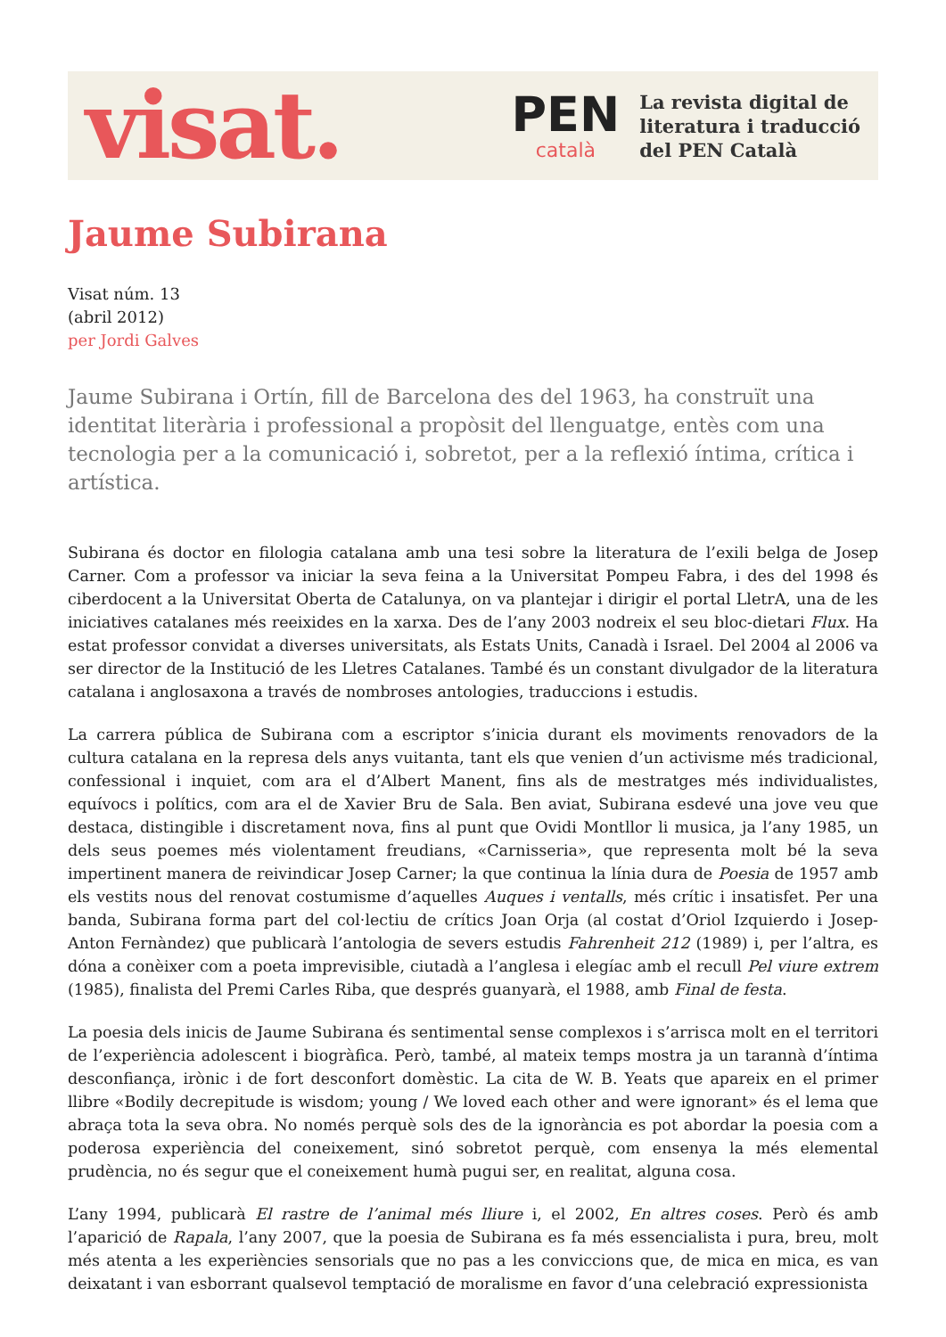visat.
PEN
català
La revista digital de
literatura i traducció
del PEN Català
Jaume Subirana
Visat núm. 13
(abril 2012)
per Jordi Galves
Jaume Subirana i Ortín, fill de Barcelona des del 1963, ha construït una identitat literària i professional a propòsit del llenguatge, entès com una tecnologia per a la comunicació i, sobretot, per a la reflexió íntima, crítica i artística.
Subirana és doctor en filologia catalana amb una tesi sobre la literatura de l’exili belga de Josep Carner. Com a professor va iniciar la seva feina a la Universitat Pompeu Fabra, i des del 1998 és ciberdocent a la Universitat Oberta de Catalunya, on va plantejar i dirigir el portal LletrA, una de les iniciatives catalanes més reeixides en la xarxa. Des de l’any 2003 nodreix el seu bloc-dietari Flux. Ha estat professor convidat a diverses universitats, als Estats Units, Canadà i Israel. Del 2004 al 2006 va ser director de la Institució de les Lletres Catalanes. També és un constant divulgador de la literatura catalana i anglosaxona a través de nombroses antologies, traduccions i estudis.
La carrera pública de Subirana com a escriptor s’inicia durant els moviments renovadors de la cultura catalana en la represa dels anys vuitanta, tant els que venien d’un activisme més tradicional, confessional i inquiet, com ara el d’Albert Manent, fins als de mestratges més individualistes, equívocs i polítics, com ara el de Xavier Bru de Sala. Ben aviat, Subirana esdevé una jove veu que destaca, distingible i discretament nova, fins al punt que Ovidi Montllor li musica, ja l’any 1985, un dels seus poemes més violentament freudians, «Carnisseria», que representa molt bé la seva impertinent manera de reivindicar Josep Carner; la que continua la línia dura de Poesia de 1957 amb els vestits nous del renovat costumisme d’aquelles Auques i ventalls, més crític i insatisfet. Per una banda, Subirana forma part del col·lectiu de crítics Joan Orja (al costat d’Oriol Izquierdo i Josep-Anton Fernàndez) que publicarà l’antologia de severs estudis Fahrenheit 212 (1989) i, per l’altra, es dóna a conèixer com a poeta imprevisible, ciutadà a l’anglesa i elegíac amb el recull Pel viure extrem (1985), finalista del Premi Carles Riba, que després guanyarà, el 1988, amb Final de festa.
La poesia dels inicis de Jaume Subirana és sentimental sense complexos i s’arrisca molt en el territori de l’experiència adolescent i biogràfica. Però, també, al mateix temps mostra ja un tarannà d’íntima desconfiança, irònic i de fort desconfort domèstic. La cita de W. B. Yeats que apareix en el primer llibre «Bodily decrepitude is wisdom; young / We loved each other and were ignorant» és el lema que abraça tota la seva obra. No només perquè sols des de la ignorància es pot abordar la poesia com a poderosa experiència del coneixement, sinó sobretot perquè, com ensenya la més elemental prudència, no és segur que el coneixement humà pugui ser, en realitat, alguna cosa.
L’any 1994, publicarà El rastre de l’animal més lliure i, el 2002, En altres coses. Però és amb l’aparició de Rapala, l’any 2007, que la poesia de Subirana es fa més essencialista i pura, breu, molt més atenta a les experiències sensorials que no pas a les conviccions que, de mica en mica, es van deixatant i van esborrant qualsevol temptació de moralisme en favor d’una celebració expressionista